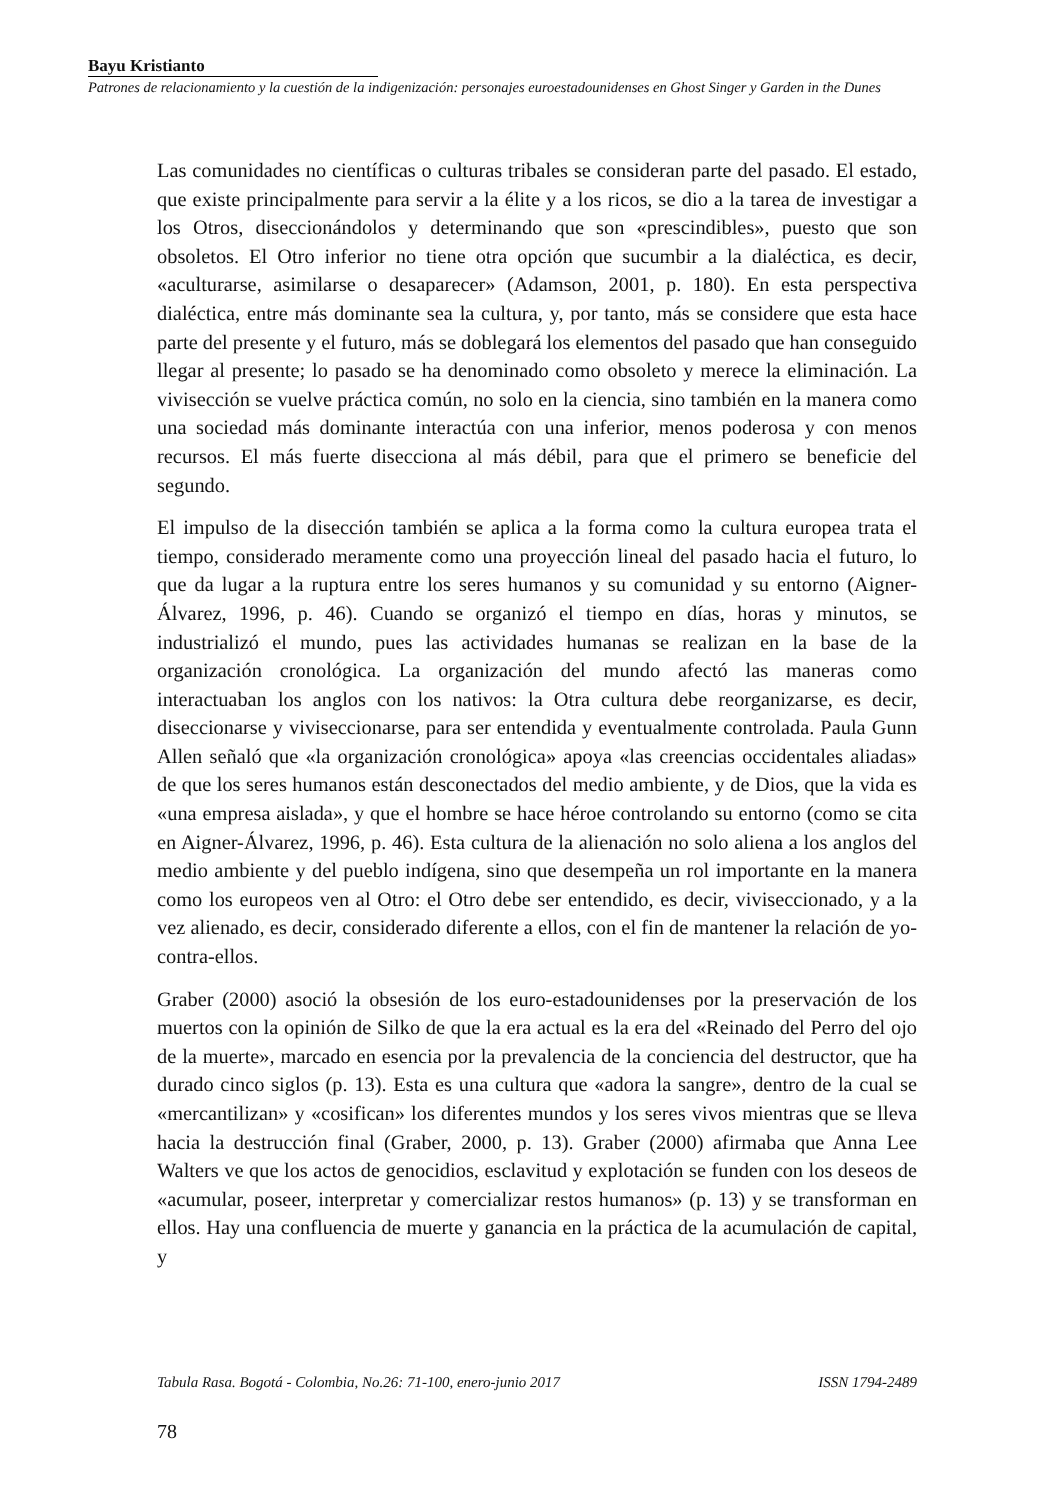Bayu Kristianto
Patrones de relacionamiento y la cuestión de la indigenización: personajes euroestadounidenses en Ghost Singer y Garden in the Dunes
Las comunidades no científicas o culturas tribales se consideran parte del pasado. El estado, que existe principalmente para servir a la élite y a los ricos, se dio a la tarea de investigar a los Otros, diseccionándolos y determinando que son «prescindibles», puesto que son obsoletos. El Otro inferior no tiene otra opción que sucumbir a la dialéctica, es decir, «aculturarse, asimilarse o desaparecer» (Adamson, 2001, p. 180). En esta perspectiva dialéctica, entre más dominante sea la cultura, y, por tanto, más se considere que esta hace parte del presente y el futuro, más se doblegará los elementos del pasado que han conseguido llegar al presente; lo pasado se ha denominado como obsoleto y merece la eliminación. La vivisección se vuelve práctica común, no solo en la ciencia, sino también en la manera como una sociedad más dominante interactúa con una inferior, menos poderosa y con menos recursos. El más fuerte disecciona al más débil, para que el primero se beneficie del segundo.
El impulso de la disección también se aplica a la forma como la cultura europea trata el tiempo, considerado meramente como una proyección lineal del pasado hacia el futuro, lo que da lugar a la ruptura entre los seres humanos y su comunidad y su entorno (Aigner-Álvarez, 1996, p. 46). Cuando se organizó el tiempo en días, horas y minutos, se industrializó el mundo, pues las actividades humanas se realizan en la base de la organización cronológica. La organización del mundo afectó las maneras como interactuaban los anglos con los nativos: la Otra cultura debe reorganizarse, es decir, diseccionarse y viviseccionarse, para ser entendida y eventualmente controlada. Paula Gunn Allen señaló que «la organización cronológica» apoya «las creencias occidentales aliadas» de que los seres humanos están desconectados del medio ambiente, y de Dios, que la vida es «una empresa aislada», y que el hombre se hace héroe controlando su entorno (como se cita en Aigner-Álvarez, 1996, p. 46). Esta cultura de la alienación no solo aliena a los anglos del medio ambiente y del pueblo indígena, sino que desempeña un rol importante en la manera como los europeos ven al Otro: el Otro debe ser entendido, es decir, viviseccionado, y a la vez alienado, es decir, considerado diferente a ellos, con el fin de mantener la relación de yo-contra-ellos.
Graber (2000) asoció la obsesión de los euro-estadounidenses por la preservación de los muertos con la opinión de Silko de que la era actual es la era del «Reinado del Perro del ojo de la muerte», marcado en esencia por la prevalencia de la conciencia del destructor, que ha durado cinco siglos (p. 13). Esta es una cultura que «adora la sangre», dentro de la cual se «mercantilizan» y «cosifican» los diferentes mundos y los seres vivos mientras que se lleva hacia la destrucción final (Graber, 2000, p. 13). Graber (2000) afirmaba que Anna Lee Walters ve que los actos de genocidios, esclavitud y explotación se funden con los deseos de «acumular, poseer, interpretar y comercializar restos humanos» (p. 13) y se transforman en ellos. Hay una confluencia de muerte y ganancia en la práctica de la acumulación de capital, y
Tabula Rasa. Bogotá - Colombia, No.26: 71-100, enero-junio 2017 ISSN 1794-2489
78